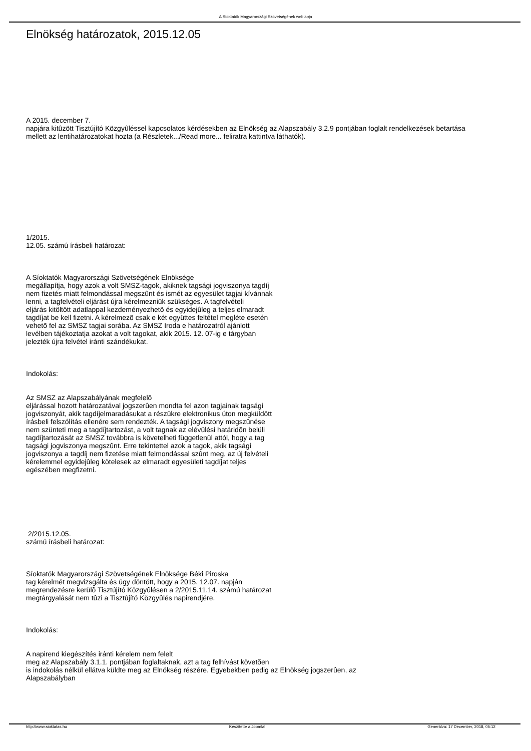A Síoktatók Magyarországi Szövetségének weblapja
Elnökség határozatok, 2015.12.05
A 2015. december 7.
napjára kitûzött Tisztújító Közgyûléssel kapcsolatos kérdésekben az Elnökség az Alapszabály 3.2.9 pontjában foglalt rendelkezések betartása
mellett az lentihatározatokat hozta (a Részletek.../Read more... feliratra kattintva láthatók).
1/2015.
12.05. számú írásbeli határozat:
A Síoktatók Magyarországi Szövetségének Elnöksége
megállapítja, hogy azok a volt SMSZ-tagok, akiknek tagsági jogviszonya tagdíj
nem fizetés miatt felmondással megszûnt és ismét az egyesület tagjai kívánnak
lenni, a tagfelvételi eljárást újra kérelmezniük szükséges. A tagfelvételi
eljárás kitöltött adatlappal kezdeményezhetõ és egyidejûleg a teljes elmaradt
tagdíjat be kell fizetni. A kérelmezõ csak e két együttes feltétel megléte esetén
vehetõ fel az SMSZ tagjai sorába. Az SMSZ Iroda e határozatról ajánlott
levélben tájékoztatja azokat a volt tagokat, akik 2015. 12. 07-ig e tárgyban
jelezték újra felvétel iránti szándékukat.
Indokolás:
Az SMSZ az Alapszabályának megfelelõ
eljárással hozott határozatával jogszerûen mondta fel azon tagjainak tagsági
jogviszonyát, akik tagdíjelmaradásukat a részükre elektronikus úton megküldött
írásbeli felszólítás ellenére sem rendezték. A tagsági jogviszony megszûnése
nem szünteti meg a tagdíjtartozást, a volt tagnak az elévülési határidõn belüli
tagdíjtartozását az SMSZ továbbra is követelheti függetlenül attól, hogy a tag
tagsági jogviszonya megszûnt. Erre tekintettel azok a tagok, akik tagsági
jogviszonya a tagdíj nem fizetése miatt felmondással szûnt meg, az új felvételi
kérelemmel egyidejûleg kötelesek az elmaradt egyesületi tagdíjat teljes
egészében megfizetni.
2/2015.12.05.
számú írásbeli határozat:
Síoktatók Magyarországi Szövetségének Elnöksége Béki Piroska
tag kérelmét megvizsgálta és úgy döntött, hogy a 2015. 12.07. napján
megrendezésre kerülõ Tisztújító Közgyûlésen a 2/2015.11.14. számú határozat
megtárgyalását nem tûzi a Tisztújító Közgyûlés napirendjére.
Indokolás:
A napirend kiegészítés iránti kérelem nem felelt
meg az Alapszabály 3.1.1. pontjában foglaltaknak, azt a tag felhívást követõen
is indokolás nélkül ellátva küldte meg az Elnökség részére. Egyebekben pedig az Elnökség jogszerûen, az
Alapszabályban
http://www.sioktatas.hu Készítette a Joomla! Generálva: 17 December, 2018, 05:12